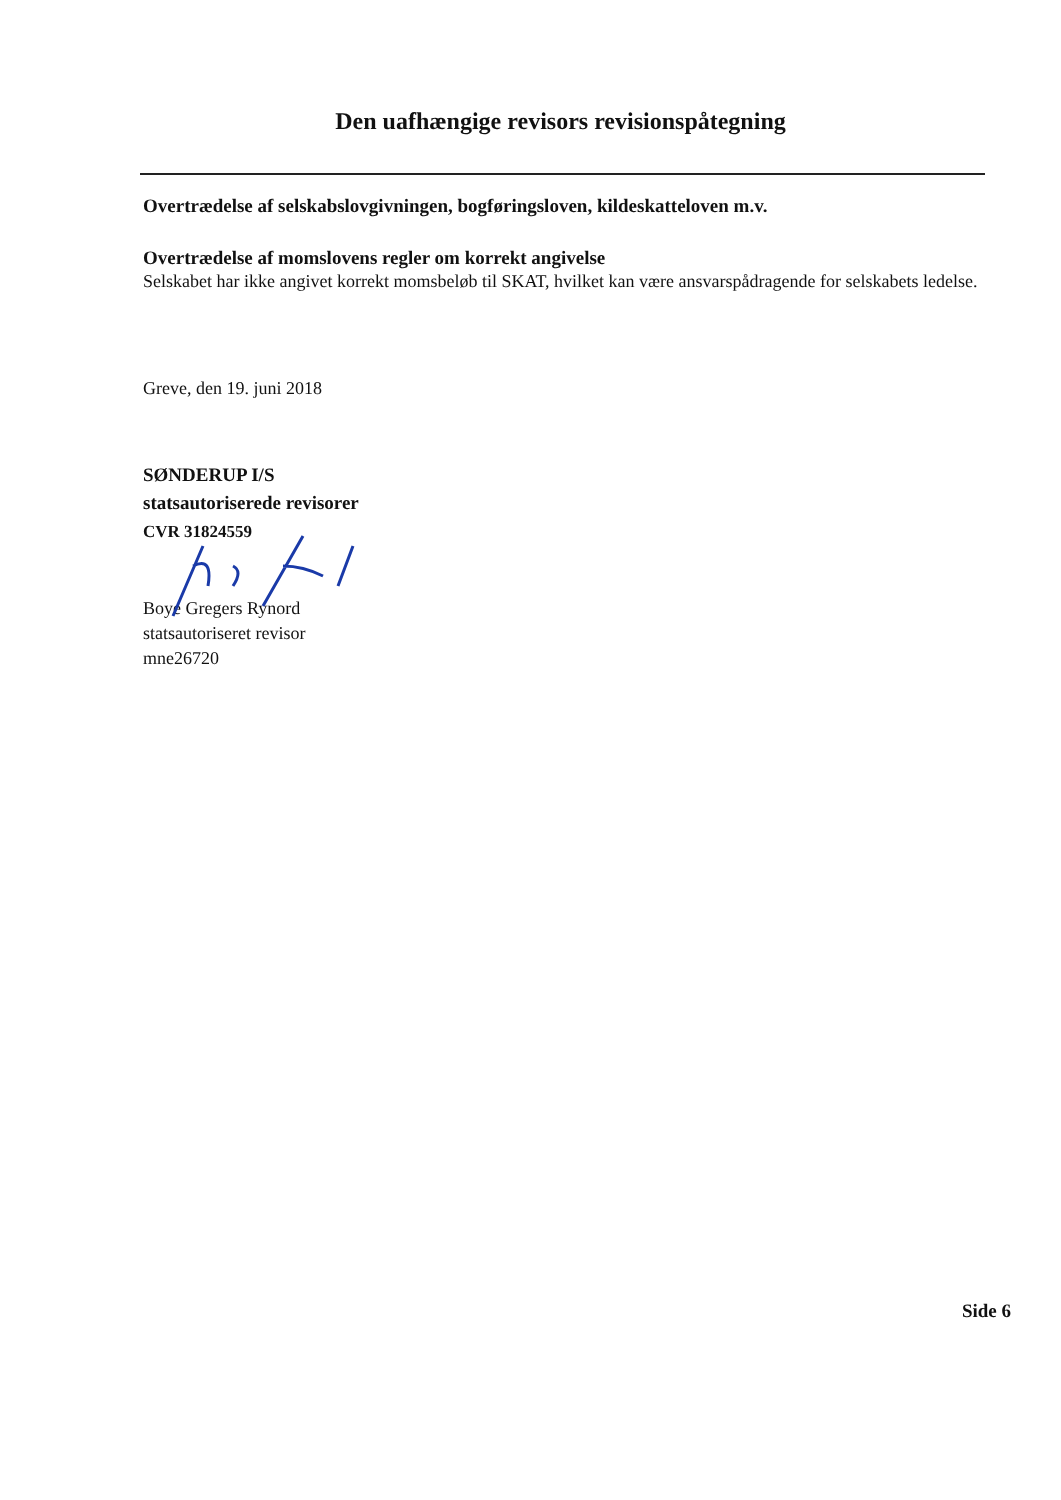Den uafhængige revisors revisionspåtegning
Overtrædelse af selskabslovgivningen, bogføringsloven, kildeskatteloven m.v.
Overtrædelse af momslovens regler om korrekt angivelse
Selskabet har ikke angivet korrekt momsbeløb til SKAT, hvilket kan være ansvarspådragende for selskabets ledelse.
Greve, den 19. juni 2018
SØNDERUP I/S
statsautoriserede revisorer
CVR 31824559
Boye Gregers Rynord
statsautoriseret revisor
mne26720
Side 6